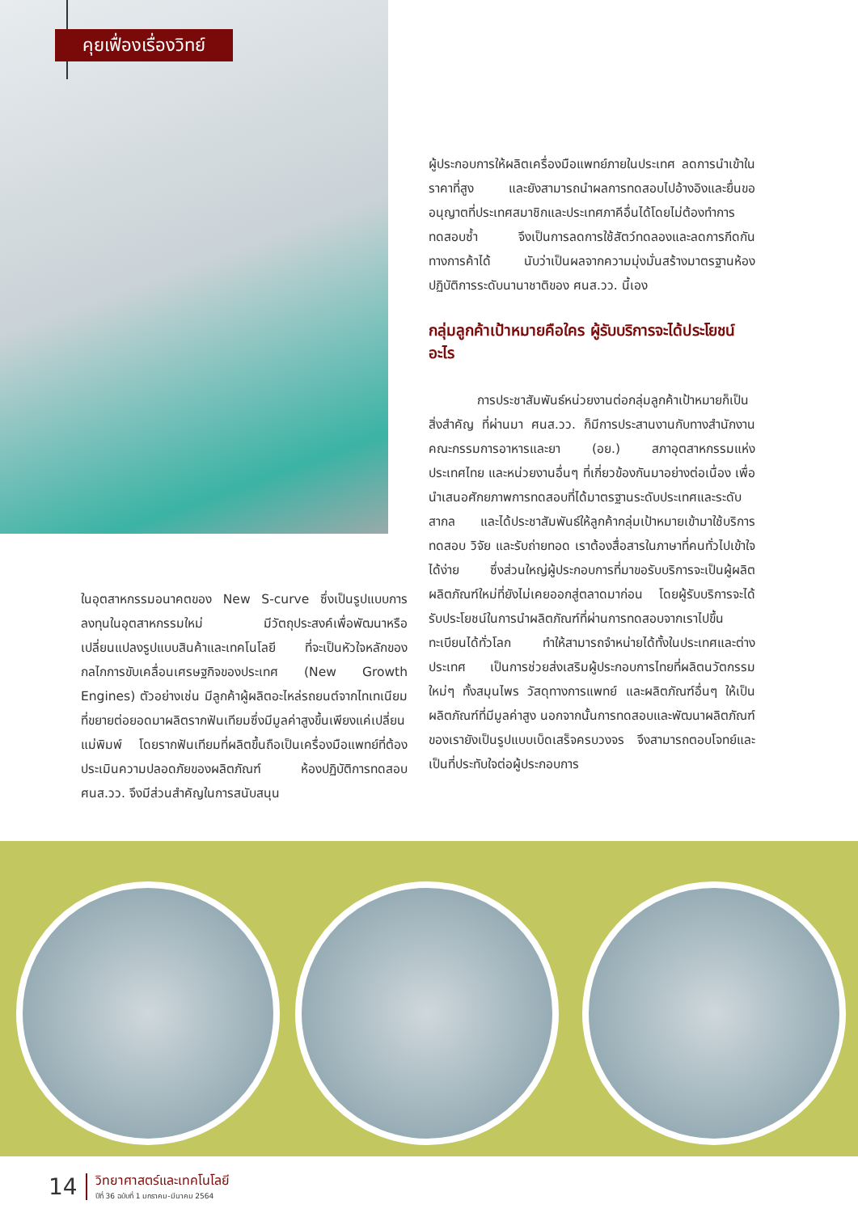คุยเฟื่องเรื่องวิทย์
ผู้ประกอบการให้ผลิตเครื่องมือแพทย์ภายในประเทศ ลดการนำเข้าในราคาที่สูง และยังสามารถนำผลการทดสอบไปอ้างอิงและยื่นขออนุญาตที่ประเทศสมาชิกและประเทศภาคีอื่นได้โดยไม่ต้องทำการทดสอบซ้ำ จึงเป็นการลดการใช้สัตว์ทดลองและลดการกีดกันทางการค้าได้ นับว่าเป็นผลจากความมุ่งมั่นสร้างมาตรฐานห้องปฏิบัติการระดับนานาชาติของ ศนส.วว. นี้เอง
กลุ่มลูกค้าเป้าหมายคือใคร ผู้รับบริการจะได้ประโยชน์อะไร
การประชาสัมพันธ์หน่วยงานต่อกลุ่มลูกค้าเป้าหมายก็เป็นสิ่งสำคัญ ที่ผ่านมา ศนส.วว. ก็มีการประสานงานกับทางสำนักงานคณะกรรมการอาหารและยา (อย.) สภาอุตสาหกรรมแห่งประเทศไทย และหน่วยงานอื่นๆ ที่เกี่ยวข้องกันมาอย่างต่อเนื่อง เพื่อนำเสนอศักยภาพการทดสอบที่ได้มาตรฐานระดับประเทศและระดับสากล และได้ประชาสัมพันธ์ให้ลูกค้ากลุ่มเป้าหมายเข้ามาใช้บริการทดสอบ วิจัย และรับถ่ายทอด เราต้องสื่อสารในภาษาที่คนทั่วไปเข้าใจได้ง่าย ซึ่งส่วนใหญ่ผู้ประกอบการที่มาขอรับบริการจะเป็นผู้ผลิตผลิตภัณฑ์ใหม่ที่ยังไม่เคยออกสู่ตลาดมาก่อน โดยผู้รับบริการจะได้รับประโยชน์ในการนำผลิตภัณฑ์ที่ผ่านการทดสอบจากเราไปขึ้นทะเบียนได้ทั่วโลก ทำให้สามารถจำหน่ายได้ทั้งในประเทศและต่างประเทศ เป็นการช่วยส่งเสริมผู้ประกอบการไทยที่ผลิตนวัตกรรมใหม่ๆ ทั้งสมุนไพร วัสดุทางการแพทย์ และผลิตภัณฑ์อื่นๆ ให้เป็นผลิตภัณฑ์ที่มีมูลค่าสูง นอกจากนั้นการทดสอบและพัฒนาผลิตภัณฑ์ของเรายังเป็นรูปแบบเบ็ดเสร็จครบวงจร จึงสามารถตอบโจทย์และเป็นที่ประทับใจต่อผู้ประกอบการ
ในอุตสาหกรรมอนาคตของ New S-curve ซึ่งเป็นรูปแบบการลงทุนในอุตสาหกรรมใหม่ มีวัตถุประสงค์เพื่อพัฒนาหรือเปลี่ยนแปลงรูปแบบสินค้าและเทคโนโลยี ที่จะเป็นหัวใจหลักของกลไกการขับเคลื่อนเศรษฐกิจของประเทศ (New Growth Engines) ตัวอย่างเช่น มีลูกค้าผู้ผลิตอะไหล่รถยนต์จากไทเทเนียม ที่ขยายต่อยอดมาผลิตรากฟันเทียมซึ่งมีมูลค่าสูงขึ้นเพียงแค่เปลี่ยนแม่พิมพ์ โดยรากฟันเทียมที่ผลิตขึ้นถือเป็นเครื่องมือแพทย์ที่ต้องประเมินความปลอดภัยของผลิตภัณฑ์ ห้องปฏิบัติการทดสอบ ศนส.วว. จึงมีส่วนสำคัญในการสนับสนุน
14
วิทยาศาสตร์และเทคโนโลยี
ปีที่ 36 ฉบับที่ 1 มกราคม-มีนาคม 2564